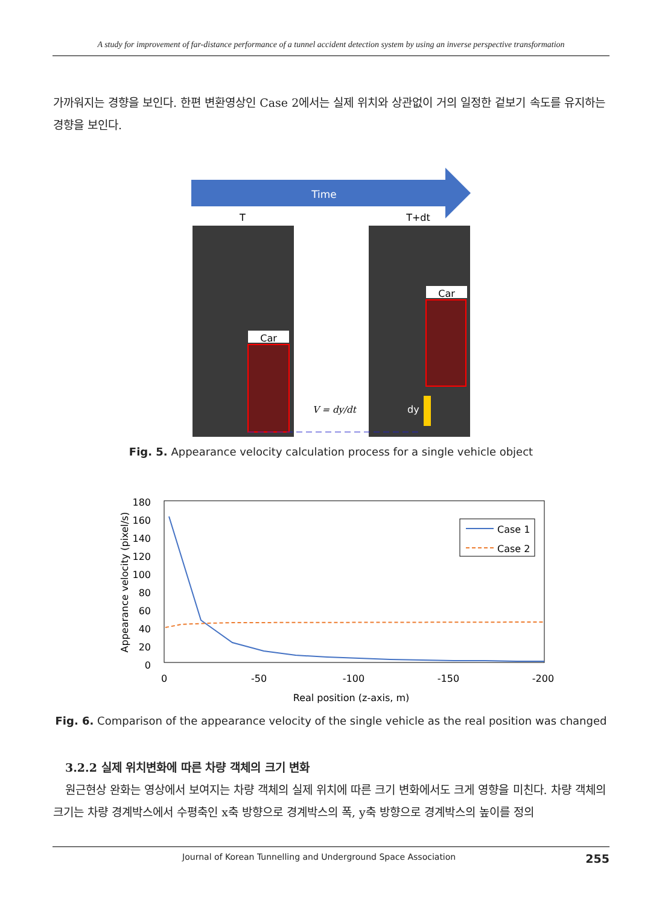A study for improvement of far-distance performance of a tunnel accident detection system by using an inverse perspective transformation
가까워지는 경향을 보인다. 한편 변환영상인 Case 2에서는 실제 위치와 상관없이 거의 일정한 겉보기 속도를 유지하는 경향을 보인다.
Time
T
T+dt
Car
Car
V = dy/dt
dy
Fig. 5. Appearance velocity calculation process for a single vehicle object
180
160
140
120
100
80
60
40
20
0
0
-50
-100
-150
-200
Real position (z-axis, m)
Appearance velocity (pixel/s)
Case 1
Case 2
Fig. 6. Comparison of the appearance velocity of the single vehicle as the real position was changed
3.2.2 실제 위치변화에 따른 차량 객체의 크기 변화
원근현상 완화는 영상에서 보여지는 차량 객체의 실제 위치에 따른 크기 변화에서도 크게 영향을 미친다. 차량 객체의 크기는 차량 경계박스에서 수평축인 x축 방향으로 경계박스의 폭, y축 방향으로 경계박스의 높이를 정의
Journal of Korean Tunnelling and Underground Space Association 255